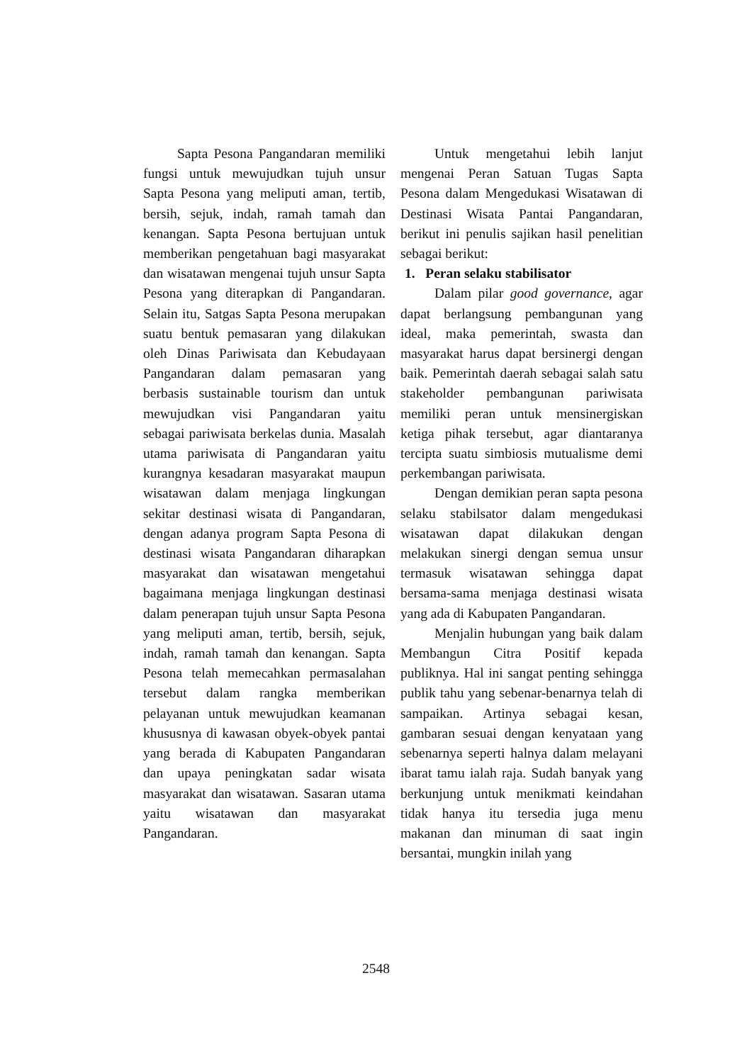Sapta Pesona Pangandaran memiliki fungsi untuk mewujudkan tujuh unsur Sapta Pesona yang meliputi aman, tertib, bersih, sejuk, indah, ramah tamah dan kenangan. Sapta Pesona bertujuan untuk memberikan pengetahuan bagi masyarakat dan wisatawan mengenai tujuh unsur Sapta Pesona yang diterapkan di Pangandaran. Selain itu, Satgas Sapta Pesona merupakan suatu bentuk pemasaran yang dilakukan oleh Dinas Pariwisata dan Kebudayaan Pangandaran dalam pemasaran yang berbasis sustainable tourism dan untuk mewujudkan visi Pangandaran yaitu sebagai pariwisata berkelas dunia. Masalah utama pariwisata di Pangandaran yaitu kurangnya kesadaran masyarakat maupun wisatawan dalam menjaga lingkungan sekitar destinasi wisata di Pangandaran, dengan adanya program Sapta Pesona di destinasi wisata Pangandaran diharapkan masyarakat dan wisatawan mengetahui bagaimana menjaga lingkungan destinasi dalam penerapan tujuh unsur Sapta Pesona yang meliputi aman, tertib, bersih, sejuk, indah, ramah tamah dan kenangan. Sapta Pesona telah memecahkan permasalahan tersebut dalam rangka memberikan pelayanan untuk mewujudkan keamanan khususnya di kawasan obyek-obyek pantai yang berada di Kabupaten Pangandaran dan upaya peningkatan sadar wisata masyarakat dan wisatawan. Sasaran utama yaitu wisatawan dan masyarakat Pangandaran.
Untuk mengetahui lebih lanjut mengenai Peran Satuan Tugas Sapta Pesona dalam Mengedukasi Wisatawan di Destinasi Wisata Pantai Pangandaran, berikut ini penulis sajikan hasil penelitian sebagai berikut:
1. Peran selaku stabilisator
Dalam pilar good governance, agar dapat berlangsung pembangunan yang ideal, maka pemerintah, swasta dan masyarakat harus dapat bersinergi dengan baik. Pemerintah daerah sebagai salah satu stakeholder pembangunan pariwisata memiliki peran untuk mensinergiskan ketiga pihak tersebut, agar diantaranya tercipta suatu simbiosis mutualisme demi perkembangan pariwisata.
Dengan demikian peran sapta pesona selaku stabilsator dalam mengedukasi wisatawan dapat dilakukan dengan melakukan sinergi dengan semua unsur termasuk wisatawan sehingga dapat bersama-sama menjaga destinasi wisata yang ada di Kabupaten Pangandaran.
Menjalin hubungan yang baik dalam Membangun Citra Positif kepada publiknya. Hal ini sangat penting sehingga publik tahu yang sebenar-benarnya telah di sampaikan. Artinya sebagai kesan, gambaran sesuai dengan kenyataan yang sebenarnya seperti halnya dalam melayani ibarat tamu ialah raja. Sudah banyak yang berkunjung untuk menikmati keindahan tidak hanya itu tersedia juga menu makanan dan minuman di saat ingin bersantai, mungkin inilah yang
2548